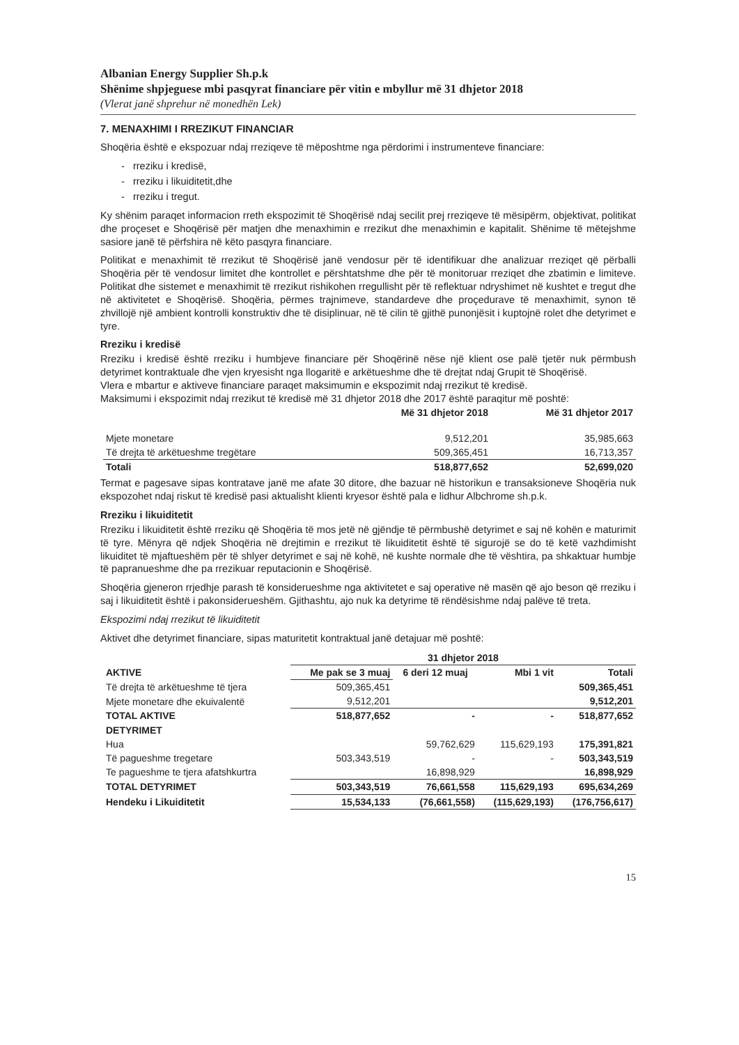Albanian Energy Supplier Sh.p.k
Shënime shpjeguese mbi pasqyrat financiare për vitin e mbyllur më 31 dhjetor 2018
(Vlerat janë shprehur në monedhën Lek)
7. MENAXHIMI I RREZIKUT FINANCIAR
Shoqëria është e ekspozuar ndaj rreziqeve të mëposhtme nga përdorimi i instrumenteve financiare:
- rreziku i kredisë,
- rreziku i likuiditetit,dhe
- rreziku i tregut.
Ky shënim paraqet informacion rreth ekspozimit të Shoqërisë ndaj secilit prej rreziqeve të mësipërm, objektivat, politikat dhe proçeset e Shoqërisë për matjen dhe menaxhimin e rrezikut dhe menaxhimin e kapitalit. Shënime të mëtejshme sasiore janë të përfshira në këto pasqyra financiare.
Politikat e menaxhimit të rrezikut të Shoqërisë janë vendosur për të identifikuar dhe analizuar rreziqet që përballi Shoqëria për të vendosur limitet dhe kontrollet e përshtatshme dhe për të monitoruar rreziqet dhe zbatimin e limiteve. Politikat dhe sistemet e menaxhimit të rrezikut rishikohen rregullisht për të reflektuar ndryshimet në kushtet e tregut dhe në aktivitetet e Shoqërisë. Shoqëria, përmes trajnimeve, standardeve dhe proçedurave të menaxhimit, synon të zhvillojë një ambient kontrolli konstruktiv dhe të disiplinuar, në të cilin të gjithë punonjësit i kuptojnë rolet dhe detyrimet e tyre.
Rreziku i kredisë
Rreziku i kredisë është rreziku i humbjeve financiare për Shoqërinë nëse një klient ose palë tjetër nuk përmbush detyrimet kontraktuale dhe vjen kryesisht nga llogaritë e arkëtueshme dhe të drejtat ndaj Grupit të Shoqërisë.
Vlera e mbartur e aktiveve financiare paraqet maksimumin e ekspozimit ndaj rrezikut të kredisë.
Maksimumi i ekspozimit ndaj rrezikut të kredisë më 31 dhjetor 2018 dhe 2017 është paraqitur më poshtë:
| | Më 31 dhjetor 2018 | Më 31 dhjetor 2017 |
| --- | --- | --- |
| Mjete monetare | 9,512,201 | 35,985,663 |
| Të drejta të arkëtueshme tregëtare | 509,365,451 | 16,713,357 |
| Totali | 518,877,652 | 52,699,020 |
Termat e pagesave sipas kontratave janë me afate 30 ditore, dhe bazuar në historikun e transaksioneve Shoqëria nuk ekspozohet ndaj riskut të kredisë pasi aktualisht klienti kryesor është pala e lidhur Albchrome sh.p.k.
Rreziku i likuiditetit
Rreziku i likuiditetit është rreziku që Shoqëria të mos jetë në gjëndje të përmbushë detyrimet e saj në kohën e maturimit të tyre. Mënyra që ndjek Shoqëria në drejtimin e rrezikut të likuiditetit është të sigurojë se do të ketë vazhdimisht likuiditet të mjaftueshëm për të shlyer detyrimet e saj në kohë, në kushte normale dhe të vështira, pa shkaktuar humbje të papranueshme dhe pa rrezikuar reputacionin e Shoqërisë.
Shoqëria gjeneron rrjedhje parash të konsiderueshme nga aktivitetet e saj operative në masën që ajo beson që rreziku i saj i likuiditetit është i pakonsiderueshëm. Gjithashtu, ajo nuk ka detyrime të rëndësishme ndaj palëve të treta.
Ekspozimi ndaj rrezikut të likuiditetit
Aktivet dhe detyrimet financiare, sipas maturitetit kontraktual janë detajuar më poshtë:
| | 31 dhjetor 2018 | | | |
| --- | --- | --- | --- | --- |
| AKTIVE | Me pak se 3 muaj | 6 deri 12 muaj | Mbi 1 vit | Totali |
| Të drejta të arkëtueshme të tjera | 509,365,451 | | | 509,365,451 |
| Mjete monetare dhe ekuivalentë | 9,512,201 | | | 9,512,201 |
| TOTAL AKTIVE | 518,877,652 | - | - | 518,877,652 |
| DETYRIMET | | | | |
| Hua | | 59,762,629 | 115,629,193 | 175,391,821 |
| Të pagueshme tregetare | 503,343,519 | - | - | 503,343,519 |
| Te pagueshme te tjera afatshkurtra | | 16,898,929 | | 16,898,929 |
| TOTAL DETYRIMET | 503,343,519 | 76,661,558 | 115,629,193 | 695,634,269 |
| Hendeku i Likuiditetit | 15,534,133 | (76,661,558) | (115,629,193) | (176,756,617) |
15